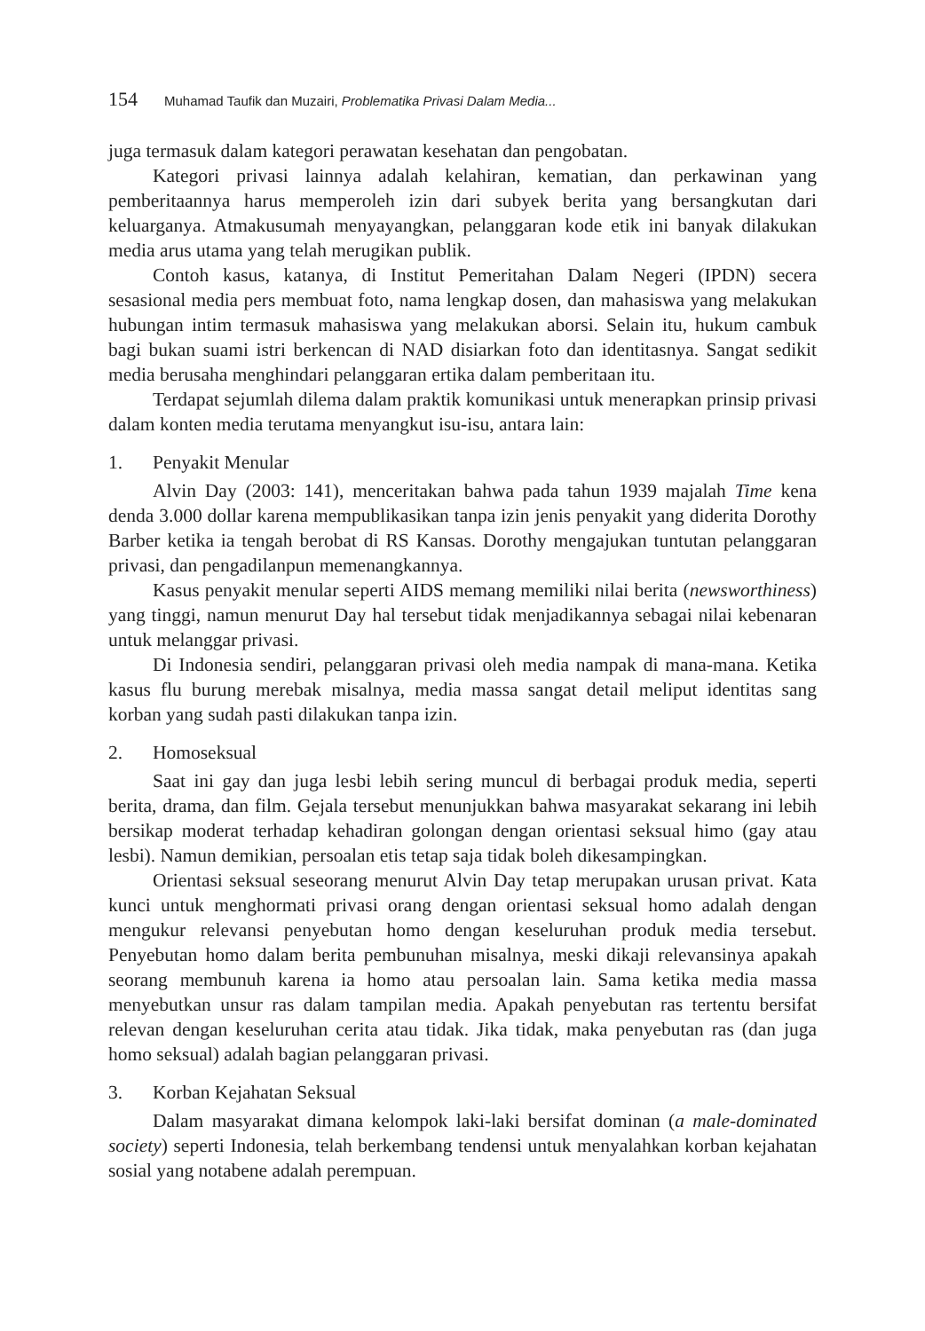154 Muhamad Taufik dan Muzairi, Problematika Privasi Dalam Media...
juga termasuk dalam kategori perawatan kesehatan dan pengobatan.
Kategori privasi lainnya adalah kelahiran, kematian, dan perkawinan yang pemberitaannya harus memperoleh izin dari subyek berita yang bersangkutan dari keluarganya. Atmakusumah menyayangkan, pelanggaran kode etik ini banyak dilakukan media arus utama yang telah merugikan publik.
Contoh kasus, katanya, di Institut Pemeritahan Dalam Negeri (IPDN) secera sesasional media pers membuat foto, nama lengkap dosen, dan mahasiswa yang melakukan hubungan intim termasuk mahasiswa yang melakukan aborsi. Selain itu, hukum cambuk bagi bukan suami istri berkencan di NAD disiarkan foto dan identitasnya. Sangat sedikit media berusaha menghindari pelanggaran ertika dalam pemberitaan itu.
Terdapat sejumlah dilema dalam praktik komunikasi untuk menerapkan prinsip privasi dalam konten media terutama menyangkut isu-isu, antara lain:
1. Penyakit Menular
Alvin Day (2003: 141), menceritakan bahwa pada tahun 1939 majalah Time kena denda 3.000 dollar karena mempublikasikan tanpa izin jenis penyakit yang diderita Dorothy Barber ketika ia tengah berobat di RS Kansas. Dorothy mengajukan tuntutan pelanggaran privasi, dan pengadilanpun memenangkannya.
Kasus penyakit menular seperti AIDS memang memiliki nilai berita (newsworthiness) yang tinggi, namun menurut Day hal tersebut tidak menjadikannya sebagai nilai kebenaran untuk melanggar privasi.
Di Indonesia sendiri, pelanggaran privasi oleh media nampak di mana-mana. Ketika kasus flu burung merebak misalnya, media massa sangat detail meliput identitas sang korban yang sudah pasti dilakukan tanpa izin.
2. Homoseksual
Saat ini gay dan juga lesbi lebih sering muncul di berbagai produk media, seperti berita, drama, dan film. Gejala tersebut menunjukkan bahwa masyarakat sekarang ini lebih bersikap moderat terhadap kehadiran golongan dengan orientasi seksual himo (gay atau lesbi). Namun demikian, persoalan etis tetap saja tidak boleh dikesampingkan.
Orientasi seksual seseorang menurut Alvin Day tetap merupakan urusan privat. Kata kunci untuk menghormati privasi orang dengan orientasi seksual homo adalah dengan mengukur relevansi penyebutan homo dengan keseluruhan produk media tersebut. Penyebutan homo dalam berita pembunuhan misalnya, meski dikaji relevansinya apakah seorang membunuh karena ia homo atau persoalan lain. Sama ketika media massa menyebutkan unsur ras dalam tampilan media. Apakah penyebutan ras tertentu bersifat relevan dengan keseluruhan cerita atau tidak. Jika tidak, maka penyebutan ras (dan juga homo seksual) adalah bagian pelanggaran privasi.
3. Korban Kejahatan Seksual
Dalam masyarakat dimana kelompok laki-laki bersifat dominan (a male-dominated society) seperti Indonesia, telah berkembang tendensi untuk menyalahkan korban kejahatan sosial yang notabene adalah perempuan.